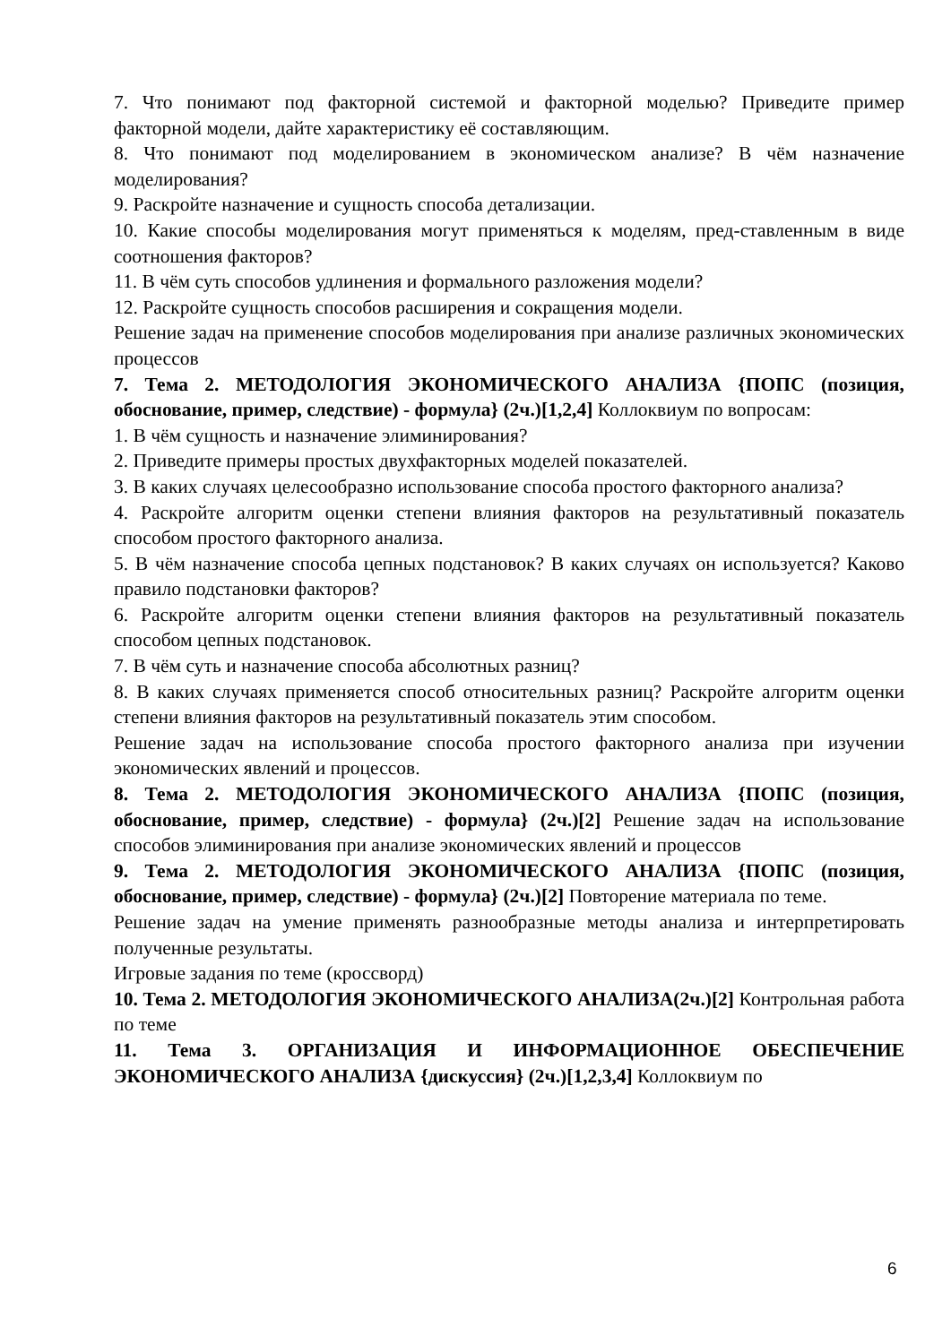7. Что понимают под факторной системой и факторной моделью? Приведите пример факторной модели, дайте характеристику её составляющим.
8. Что понимают под моделированием в экономическом анализе? В чём назначение моделирования?
9. Раскройте назначение и сущность способа детализации.
10. Какие способы моделирования могут применяться к моделям, пред-ставленным в виде соотношения факторов?
11. В чём суть способов удлинения и формального разложения модели?
12. Раскройте сущность способов расширения и сокращения модели.
Решение задач на применение способов моделирования при анализе различных экономических процессов
7. Тема 2. МЕТОДОЛОГИЯ ЭКОНОМИЧЕСКОГО АНАЛИЗА {ПОПС (позиция, обоснование, пример, следствие) - формула} (2ч.)[1,2,4] Коллоквиум по вопросам:
1. В чём сущность и назначение элиминирования?
2. Приведите примеры простых двухфакторных моделей показателей.
3. В каких случаях целесообразно использование способа простого факторного анализа?
4. Раскройте алгоритм оценки степени влияния факторов на результативный показатель способом простого факторного анализа.
5. В чём назначение способа цепных подстановок? В каких случаях он используется? Каково правило подстановки факторов?
6. Раскройте алгоритм оценки степени влияния факторов на результативный показатель способом цепных подстановок.
7. В чём суть и назначение способа абсолютных разниц?
8. В каких случаях применяется способ относительных разниц? Раскройте алгоритм оценки степени влияния факторов на результативный показатель этим способом.
Решение задач на использование способа простого факторного анализа при изучении экономических явлений и процессов.
8. Тема 2. МЕТОДОЛОГИЯ ЭКОНОМИЧЕСКОГО АНАЛИЗА {ПОПС (позиция, обоснование, пример, следствие) - формула} (2ч.)[2] Решение задач на использование способов элиминирования при анализе экономических явлений и процессов
9. Тема 2. МЕТОДОЛОГИЯ ЭКОНОМИЧЕСКОГО АНАЛИЗА {ПОПС (позиция, обоснование, пример, следствие) - формула} (2ч.)[2] Повторение материала по теме.
Решение задач на умение применять разнообразные методы анализа и интерпретировать полученные результаты.
Игровые задания по теме (кроссворд)
10. Тема 2. МЕТОДОЛОГИЯ ЭКОНОМИЧЕСКОГО АНАЛИЗА(2ч.)[2] Контрольная работа по теме
11. Тема 3. ОРГАНИЗАЦИЯ И ИНФОРМАЦИОННОЕ ОБЕСПЕЧЕНИЕ ЭКОНОМИЧЕСКОГО АНАЛИЗА {дискуссия} (2ч.)[1,2,3,4] Коллоквиум по
6